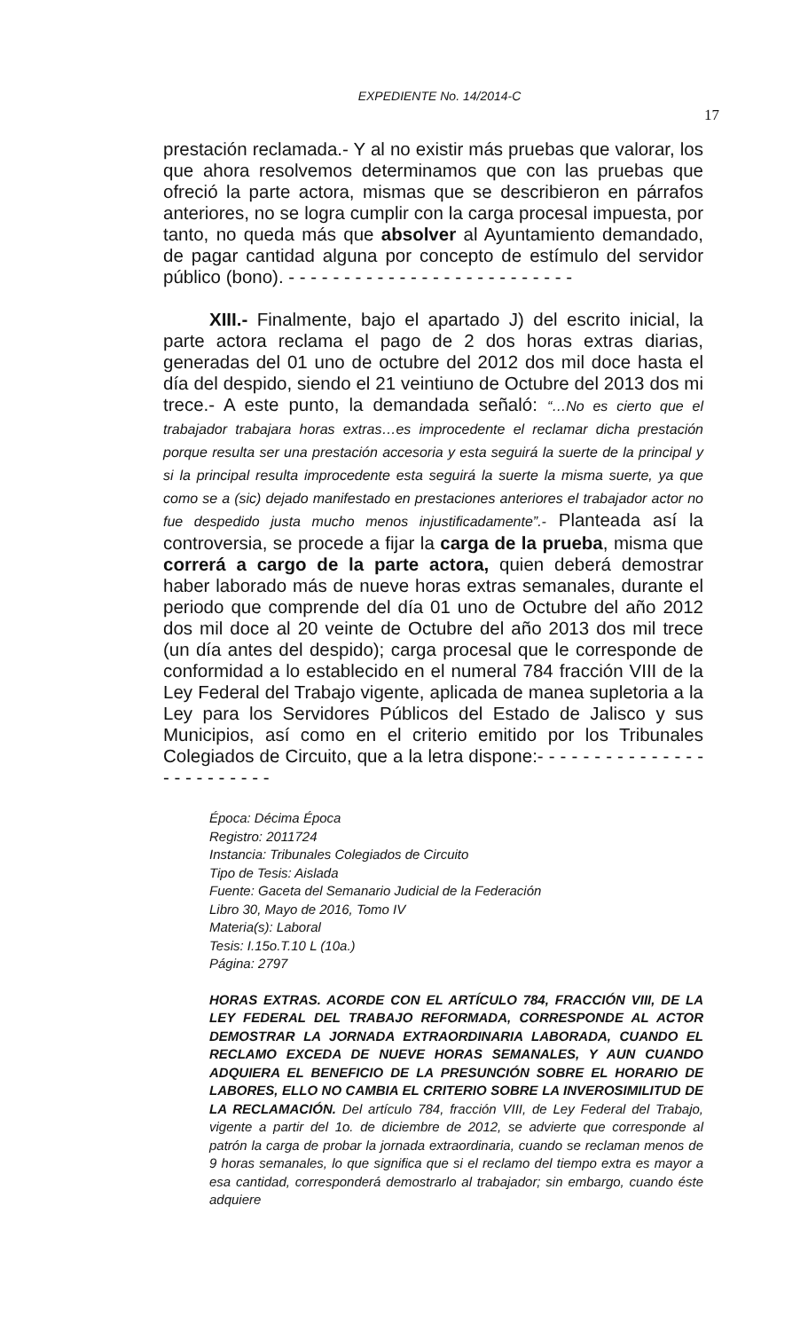EXPEDIENTE No. 14/2014-C
17
prestación reclamada.- Y al no existir más pruebas que valorar, los que ahora resolvemos determinamos que con las pruebas que ofreció la parte actora, mismas que se describieron en párrafos anteriores, no se logra cumplir con la carga procesal impuesta, por tanto, no queda más que absolver al Ayuntamiento demandado, de pagar cantidad alguna por concepto de estímulo del servidor público (bono). - - - - - - - - - - - - - - - - - - - - - - - - - -
XIII.- Finalmente, bajo el apartado J) del escrito inicial, la parte actora reclama el pago de 2 dos horas extras diarias, generadas del 01 uno de octubre del 2012 dos mil doce hasta el día del despido, siendo el 21 veintiuno de Octubre del 2013 dos mi trece.- A este punto, la demandada señaló: “…No es cierto que el trabajador trabajara horas extras…es improcedente el reclamar dicha prestación porque resulta ser una prestación accesoria y esta seguirá la suerte de la principal y si la principal resulta improcedente esta seguirá la suerte la misma suerte, ya que como se a (sic) dejado manifestado en prestaciones anteriores el trabajador actor no fue despedido justa mucho menos injustificadamente”.- Planteada así la controversia, se procede a fijar la carga de la prueba, misma que correrá a cargo de la parte actora, quien deberá demostrar haber laborado más de nueve horas extras semanales, durante el periodo que comprende del día 01 uno de Octubre del año 2012 dos mil doce al 20 veinte de Octubre del año 2013 dos mil trece (un día antes del despido); carga procesal que le corresponde de conformidad a lo establecido en el numeral 784 fracción VIII de la Ley Federal del Trabajo vigente, aplicada de manea supletoria a la Ley para los Servidores Públicos del Estado de Jalisco y sus Municipios, así como en el criterio emitido por los Tribunales Colegiados de Circuito, que a la letra dispone:- - - - - - - - - - - - - - - - - - - - - - - - -
Época: Décima Época
Registro: 2011724
Instancia: Tribunales Colegiados de Circuito
Tipo de Tesis: Aislada
Fuente: Gaceta del Semanario Judicial de la Federación
Libro 30, Mayo de 2016, Tomo IV
Materia(s): Laboral
Tesis: I.15o.T.10 L (10a.)
Página: 2797
HORAS EXTRAS. ACORDE CON EL ARTÍCULO 784, FRACCIÓN VIII, DE LA LEY FEDERAL DEL TRABAJO REFORMADA, CORRESPONDE AL ACTOR DEMOSTRAR LA JORNADA EXTRAORDINARIA LABORADA, CUANDO EL RECLAMO EXCEDA DE NUEVE HORAS SEMANALES, Y AUN CUANDO ADQUIERA EL BENEFICIO DE LA PRESUNCIÓN SOBRE EL HORARIO DE LABORES, ELLO NO CAMBIA EL CRITERIO SOBRE LA INVEROSIMILITUD DE LA RECLAMACIÓN. Del artículo 784, fracción VIII, de Ley Federal del Trabajo, vigente a partir del 1o. de diciembre de 2012, se advierte que corresponde al patrón la carga de probar la jornada extraordinaria, cuando se reclaman menos de 9 horas semanales, lo que significa que si el reclamo del tiempo extra es mayor a esa cantidad, corresponderá demostrarlo al trabajador; sin embargo, cuando éste adquiere